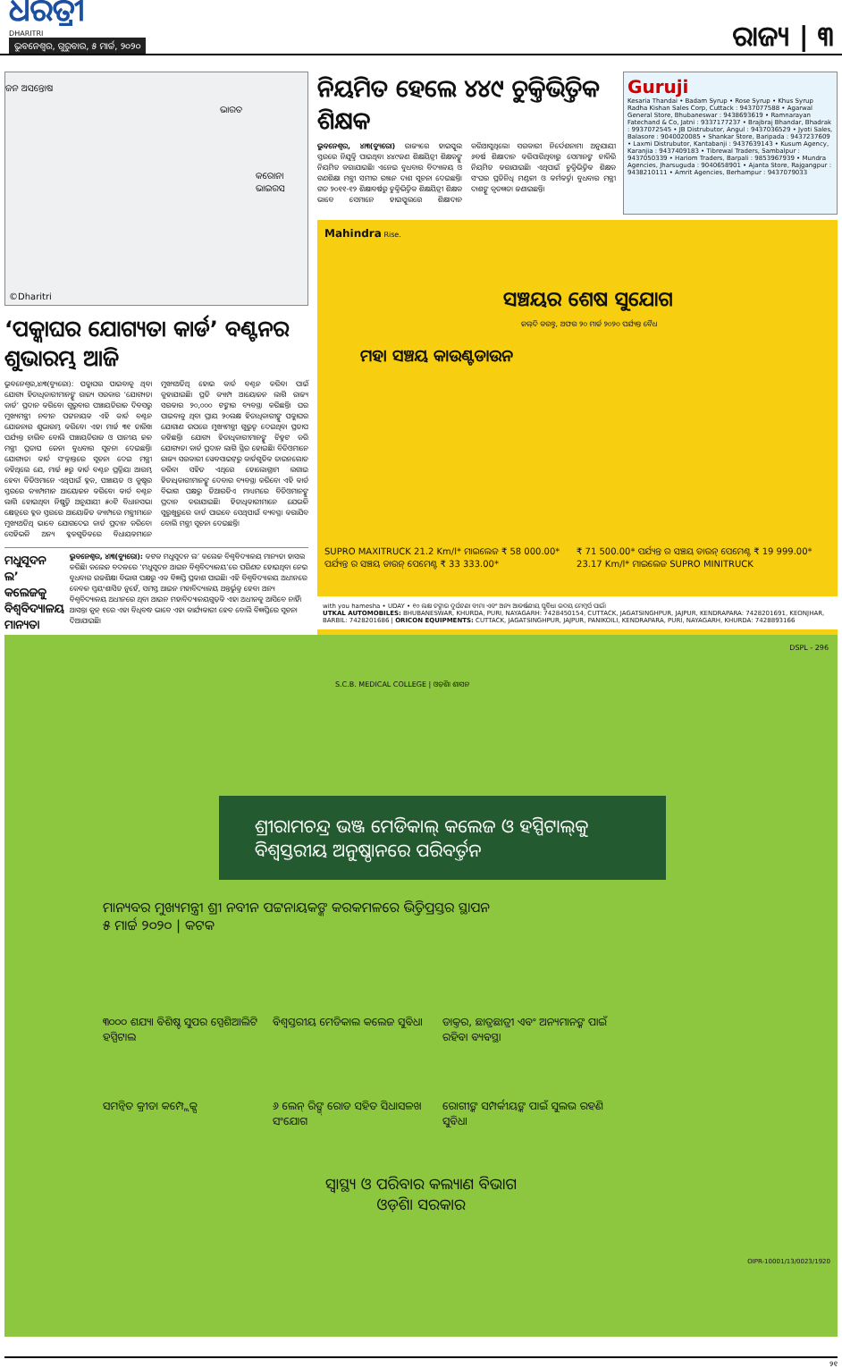ଧରିତ୍ରୀ
DHARITRI
ଭୁବନେଶ୍ୱର, ଗୁରୁବାର, ୫ ମାର୍ଚ୍ଚ, ୨୦୨୦
ରାଜ୍ୟ | ୩
ଜନ ଅସନ୍ତୋଷ
ଭାରତ
କରୋନା ଭାଇରସ
©Dharitri
‘ପକ୍କାଘର ଯୋଗ୍ୟତା କାର୍ଡ’ ବଣ୍ଟନର ଶୁଭାରମ୍ଭ ଆଜି
ଭୁବନେଶ୍ୱର,୪।୩(ବ୍ୟୁରୋ): ପକ୍କାଘର ପାଇବାକୁ ଥିବା ଯୋଗ୍ୟ ହିତାଧିକାରୀମାନଙ୍କୁ ରାଜ୍ୟ ସରକାର ‘ଯୋଗ୍ୟତା କାର୍ଡ’ ପ୍ରଦାନ କରିବେ। ଗୁରୁବାର ପଞ୍ଚାୟତିରାଜ ଦିବସରୁ ମୁଖ୍ୟମନ୍ତ୍ରୀ ନବୀନ ପଟ୍ଟନାୟକ ଏହି କାର୍ଡ ବଣ୍ଟନ ଯୋଜନାର ଶୁଭାରମ୍ଭ କରିବେ। ଏହା ମାର୍ଚ୍ଚ ୩୧ ତାରିଖ ପର୍ଯ୍ୟନ୍ତ ଚାଲିବ ବୋଲି ପଞ୍ଚାୟତିରାଜ ଓ ପାନୀୟ ଜଳ ମନ୍ତ୍ରୀ ପ୍ରତାପ ଜେନା ବୁଧବାର ସୂଚନା ଦେଇଛନ୍ତି। ଯୋଗ୍ୟତା କାର୍ଡ ସଂକ୍ରାନ୍ତରେ ସୂଚନା ଦେଇ ମନ୍ତ୍ରୀ କହିଥିଲେ ଯେ, ମାର୍ଚ୍ଚ ୫ରୁ କାର୍ଡ ବଣ୍ଟନ ପ୍ରକ୍ରିୟା ଆରମ୍ଭ ହେବ। ବିଡିଓମାନେ ଏଥିପାଇଁ ବ୍ଲକ, ପଞ୍ଚାୟତ ଓ କ୍ଲଷ୍ଟର ସ୍ତରରେ କ୍ୟାମ୍ପମାନ ଆୟୋଜନ କରିବେ। କାର୍ଡ ବଣ୍ଟନ ଲାଗି ହୋଇଥିବା ନିଷ୍ପତ୍ତି ଅନୁଯାୟୀ ୫୦ଟି ବିଧାନସଭା କ୍ଷେତ୍ରରେ ବ୍ଲକ ସ୍ତରରେ ଆୟୋଜିତ କ୍ୟାମ୍ପରେ ମନ୍ତ୍ରୀମାନେ ମୁଖ୍ୟଅତିଥି ଭାବେ ଯୋଗଦେଇ କାର୍ଡ ପ୍ରଦାନ କରିବେ। ସେହିଭଳି ଅନ୍ୟ ବ୍ଲକଗୁଡିକରେ ବିଧାୟକମାନେ ମୁଖ୍ୟଅତିଥି ହୋଇ କାର୍ଡ ବଣ୍ଟନ କରିବା ପାଇଁ କୁହାଯାଇଛି। ପ୍ରତି କ୍ୟାମ୍ପ ଆୟୋଜନ ଲାଗି ରାଜ୍ୟ ସରକାର ୨୦,୦୦୦ ଟଙ୍କାର ବ୍ୟବସ୍ଥା କରିଛନ୍ତି। ଘର ପାଇବାକୁ ଥିବା ପ୍ରାୟ ୨୦ଲକ୍ଷ ହିତାଧିକାରୀଙ୍କୁ ପକ୍କାଘର ଯୋଗାଣ ଉପରେ ମୁଖ୍ୟମନ୍ତ୍ରୀ ଗୁରୁତ୍ୱ ଦେଇଥିବା ପ୍ରତାପ କହିଛନ୍ତି। ଯୋଗ୍ୟ ହିତାଧିକାରୀମାନଙ୍କୁ ଚିହ୍ନଟ କରି ଯୋଗ୍ୟତା କାର୍ଡ ପ୍ରଦାନ ଲାଗି ସ୍ଥିର ହୋଇଛି। ବିଡିଓମାନେ ରାଜ୍ୟ ସରକାରୀ ୱେବସାଇଟ୍‌ରୁ କାର୍ଡଗୁଡିକ ଡାଉନଲୋଡ କରିବା ସହିତ ଏଥିରେ ହୋଲୋଗ୍ରାମ ଲଗାଇ ହିତାଧିକାରୀମାନଙ୍କୁ ଦେବାର ବ୍ୟବସ୍ଥା କରିବେ। ଏହି କାର୍ଡ ବିଭାଗ ପକ୍ଷରୁ ଡିଆରଡିଏ ମାଧ୍ୟମରେ ବିଡିଓମାନଙ୍କୁ ପ୍ରଦାନ କରାଯାଇଛି। ହିତାଧିକାରୀମାନେ ଯେଭଳି ସୁରୁଖୁରୁରେ କାର୍ଡ ପାଇବେ ସେଥିପାଇଁ ବ୍ୟବସ୍ଥା କରାଯିବ ବୋଲି ମନ୍ତ୍ରୀ ସୂଚନା ଦେଇଛନ୍ତି।
ମଧୁସୂଦନ ଲ’ କଲେଜକୁ ବିଶ୍ୱବିଦ୍ୟାଳୟ ମାନ୍ୟତା
ଭୁବନେଶ୍ୱର, ୪।୩(ବ୍ୟୁରୋ): କଟକ ମଧୁସୂଦନ ଲ’ କଲେଜ ବିଶ୍ୱବିଦ୍ୟାଳୟ ମାନ୍ୟତା ହାସଲ କରିଛି। କଲେଜ ବଦଳରେ ‘ମଧୁସୂଦନ ଆଇନ ବିଶ୍ୱବିଦ୍ୟାଳୟ’ରେ ପରିଣତ ହୋଇଥିବା ନେଇ ବୁଧବାର ଉଚ୍ଚଶିକ୍ଷା ବିଭାଗ ପକ୍ଷରୁ ଏକ ବିଜ୍ଞପ୍ତି ପ୍ରକାଶ ପାଇଛି। ଏହି ବିଶ୍ୱବିଦ୍ୟାଳୟ ଅଧୀନରେ କେବଳ ସ୍ୱୟଂଶାସିତ ନୁହେଁ, ସମସ୍ତ ଆଇନ ମହାବିଦ୍ୟାଳୟ ଅନ୍ତର୍ଭୁକ୍ତ ହେବ। ଅନ୍ୟ ବିଶ୍ୱବିଦ୍ୟାଳୟ ଅଧୀନରେ ଥିବା ଆଇନ ମହାବିଦ୍ୟାଳୟଗୁଡ଼ିକ ଏହା ଅଧୀନକୁ ଆସିବେ ନାହିଁ। ଆସନ୍ତା ଜୁନ୍ ୧ରେ ଏହା ବିଧିବଦ୍ଧ ଭାବେ ଏହା କାର୍ଯ୍ୟକାରୀ ହେବ ବୋଲି ବିଜ୍ଞପ୍ତିରେ ସୂଚନା ଦିଆଯାଇଛି।
ନିୟମିତ ହେଲେ ୪୪୯ ଚୁକ୍ତିଭିତ୍ତିକ ଶିକ୍ଷକ
ଭୁବନେଶ୍ୱର, ୪।୩(ବ୍ୟୁରୋ) ରାଜ୍ୟରେ ହାଇସ୍କୁଲ ସ୍ତରରେ ନିଯୁକ୍ତି ପାଇଥିବା ୪୪୯ଜଣ ଶିକ୍ଷୟିତ୍ରୀ ଶିକ୍ଷକଙ୍କୁ ନିୟମିତ କରାଯାଇଛି। ଏନେଇ ବୁଧବାର ବିଦ୍ୟାଳୟ ଓ ଗଣଶିକ୍ଷା ମନ୍ତ୍ରୀ ସମୀର ରଞ୍ଜନ ଦାଶ ସୂଚନା ଦେଇଛନ୍ତି। ଗତ ୨୦୧୧-୧୨ ଶିକ୍ଷାବର୍ଷରୁ ଚୁକ୍ତିଭିତ୍ତିକ ଶିକ୍ଷୟିତ୍ରୀ ଶିକ୍ଷକ ଭାବେ ସେମାନେ ହାଇସ୍କୁଲରେ ଶିକ୍ଷାଦାନ କରିଆସୁଥିଲେ। ସରକାରୀ ନିର୍ଦ୍ଦେଶନାମା ଅନୁଯାୟୀ ୬ବର୍ଷ ଶିକ୍ଷାଦାନ କରିସାରିଥିବାରୁ ସେମାନଙ୍କ ଚାକିରି ନିୟମିତ କରାଯାଇଛି। ଏଥିପାଇଁ ଚୁକ୍ତିଭିତ୍ତିକ ଶିକ୍ଷକ ସଂଘର ପ୍ରତିନିଧି ମଣ୍ଡଳୀ ଓ କର୍ମକର୍ତ୍ତା ବୁଧବାର ମନ୍ତ୍ରୀ ଦାଶଙ୍କୁ କୃତଜ୍ଞତା ଜଣାଇଛନ୍ତି।
Guruji
Kesaria Thandai • Badam Syrup • Rose Syrup • Khus Syrup
Radha Kishan Sales Corp, Cuttack : 9437077588 • Agarwal General Store, Bhubaneswar : 9438693619 • Ramnarayan Fatechand & Co, Jatni : 9337177237 • Brajbraj Bhandar, Bhadrak : 9937072545 • JB Distrubutor, Angul : 9437036529 • Jyoti Sales, Balasore : 9040020085 • Shankar Store, Baripada : 9437237609 • Laxmi Distrubutor, Kantabanji : 9437639143 • Kusum Agency, Karanjia : 9437409183 • Tibrewal Traders, Sambalpur : 9437050339 • Hariom Traders, Barpali : 9853967939 • Mundra Agencies, Jharsuguda : 9040658901 • Ajanta Store, Rajgangpur : 9438210111 • Amrit Agencies, Berhampur : 9437079033
Mahindra Rise.
ସଞ୍ଚୟର ଶେଷ ସୁଯୋଗ
ଜଲ୍‌ଦି କରନ୍ତୁ, ଅଫର ୨୦ ମାର୍ଚ୍ଚ ୨୦୨୦ ପର୍ଯ୍ୟନ୍ତ ବୈଧ
ମହା ସଞ୍ଚୟ କାଉଣ୍ଟଡାଉନ
SUPRO MAXITRUCK 21.2 Km/l* ମାଇଲେଜ ₹ 58 000.00* ପର୍ଯ୍ୟନ୍ତ ର ସଞ୍ଚୟ ଡାଉନ୍ ପେମେଣ୍ଟ ₹ 33 333.00* ₹ 71 500.00* ପର୍ଯ୍ୟନ୍ତ ର ସଞ୍ଚୟ ଡାଉନ୍ ପେମେଣ୍ଟ ₹ 19 999.00* 23.17 Km/l* ମାଇଲେଜ SUPRO MINITRUCK
with you hamesha • UDAY • ୧୦ ଲକ୍ଷ ଟଙ୍କାର ଦୁର୍ଘଟଣା ବୀମା ଏବଂ ଅନ୍ୟ ଆକର୍ଷଣୀୟ ସୁବିଧା ଉଦୟ ମେମ୍ବର୍ସ ପାଇଁ।
UTKAL AUTOMOBILES: BHUBANESWAR, KHURDA, PURI, NAYAGARH: 7428450154, CUTTACK, JAGATSINGHPUR, JAJPUR, KENDRAPARA: 7428201691, KEONJHAR, BARBIL: 7428201686 | ORICON EQUIPMENTS: CUTTACK, JAGATSINGHPUR, JAJPUR, PANIKOILI, KENDRAPARA, PURI, NAYAGARH, KHURDA: 7428893166
DSPL - 296
S.C.B. MEDICAL COLLEGE | ଓଡ଼ିଶା ଶାସନ
ଶ୍ରୀରାମଚନ୍ଦ୍ର ଭଞ୍ଜ ମେଡିକାଲ୍ କଲେଜ ଓ ହସ୍ପିଟାଲ୍‌କୁ
ବିଶ୍ୱସ୍ତରୀୟ ଅନୁଷ୍ଠାନରେ ପରିବର୍ତ୍ତନ
ମାନ୍ୟବର ମୁଖ୍ୟମନ୍ତ୍ରୀ ଶ୍ରୀ ନବୀନ ପଟ୍ଟନାୟକଙ୍କ କରକମଳରେ ଭିତ୍ତିପ୍ରସ୍ତର ସ୍ଥାପନ
୫ ମାର୍ଚ୍ଚ ୨୦୨୦ | କଟକ
୩୦୦୦ ଶଯ୍ୟା ବିଶିଷ୍ଟ ସୁପର ସ୍ପେଶିଆଲିଟି ହସ୍ପିଟାଲ
ବିଶ୍ୱସ୍ତରୀୟ ମେଡିକାଲ କଲେଜ ସୁବିଧା
ଡାକ୍ତର, ଛାତ୍ରଛାତ୍ରୀ ଏବଂ ଅନ୍ୟମାନଙ୍କ ପାଇଁ ରହିବା ବ୍ୟବସ୍ଥା
ସମନ୍ୱିତ କ୍ରୀଡା କମ୍ପ୍ଲେକ୍ସ
୬ ଲେନ୍ ରିଙ୍ଗ୍ ରୋଡ ସହିତ ସିଧାସଳଖ ସଂଯୋଗ
ରୋଗୀଙ୍କ ସମ୍ପର୍କୀୟଙ୍କ ପାଇଁ ସୁଲଭ ରହଣି ସୁବିଧା
ସ୍ୱାସ୍ଥ୍ୟ ଓ ପରିବାର କଲ୍ୟାଣ ବିଭାଗ
ଓଡ଼ିଶା ସରକାର
OIPR-10001/13/0023/1920
୨୧